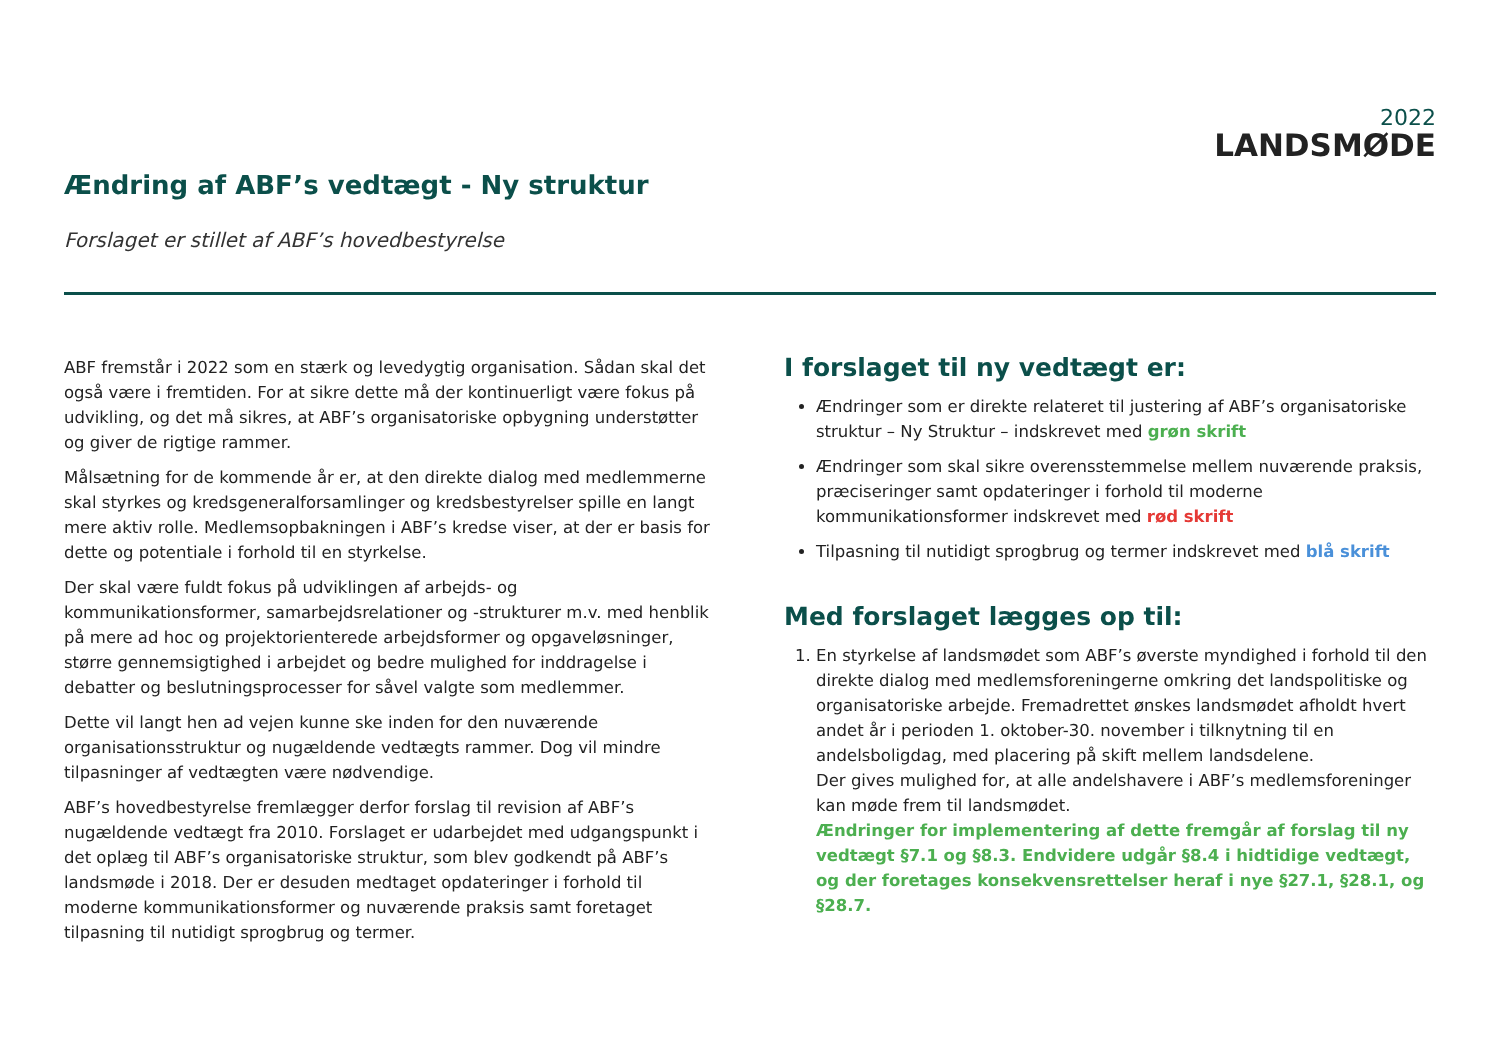2022
LANDSMØDE
Ændring af ABF’s vedtægt - Ny struktur
Forslaget er stillet af ABF’s hovedbestyrelse
ABF fremstår i 2022 som en stærk og levedygtig organisation. Sådan skal det også være i fremtiden. For at sikre dette må der kontinuerligt være fokus på udvikling, og det må sikres, at ABF’s organisatoriske opbygning understøtter og giver de rigtige rammer.
Målsætning for de kommende år er, at den direkte dialog med medlemmerne skal styrkes og kredsgeneralforsamlinger og kredsbestyrelser spille en langt mere aktiv rolle. Medlemsopbakningen i ABF’s kredse viser, at der er basis for dette og potentiale i forhold til en styrkelse.
Der skal være fuldt fokus på udviklingen af arbejds- og kommunikationsformer, samarbejdsrelationer og -strukturer m.v. med henblik på mere ad hoc og projektorienterede arbejdsformer og opgaveløsninger, større gennemsigtighed i arbejdet og bedre mulighed for inddragelse i debatter og beslutningsprocesser for såvel valgte som medlemmer.
Dette vil langt hen ad vejen kunne ske inden for den nuværende organisationsstruktur og nugældende vedtægts rammer. Dog vil mindre tilpasninger af vedtægten være nødvendige.
ABF’s hovedbestyrelse fremlægger derfor forslag til revision af ABF’s nugældende vedtægt fra 2010. Forslaget er udarbejdet med udgangspunkt i det oplæg til ABF’s organisatoriske struktur, som blev godkendt på ABF’s landsmøde i 2018. Der er desuden medtaget opdateringer i forhold til moderne kommunikationsformer og nuværende praksis samt foretaget tilpasning til nutidigt sprogbrug og termer.
I forslaget til ny vedtægt er:
Ændringer som er direkte relateret til justering af ABF’s organisatoriske struktur – Ny Struktur – indskrevet med grøn skrift
Ændringer som skal sikre overensstemmelse mellem nuværende praksis, præciseringer samt opdateringer i forhold til moderne kommunikationsformer indskrevet med rød skrift
Tilpasning til nutidigt sprogbrug og termer indskrevet med blå skrift
Med forslaget lægges op til:
1. En styrkelse af landsmødet som ABF’s øverste myndighed i forhold til den direkte dialog med medlemsforeningerne omkring det landspolitiske og organisatoriske arbejde. Fremadrettet ønskes landsmødet afholdt hvert andet år i perioden 1. oktober-30. november i tilknytning til en andelsboligdag, med placering på skift mellem landsdelene.
Der gives mulighed for, at alle andelshavere i ABF’s medlemsforeninger kan møde frem til landsmødet.
Ændringer for implementering af dette fremgår af forslag til ny vedtægt §7.1 og §8.3. Endvidere udgår §8.4 i hidtidige vedtægt, og der foretages konsekvensrettelser heraf i nye §27.1, §28.1, og §28.7.